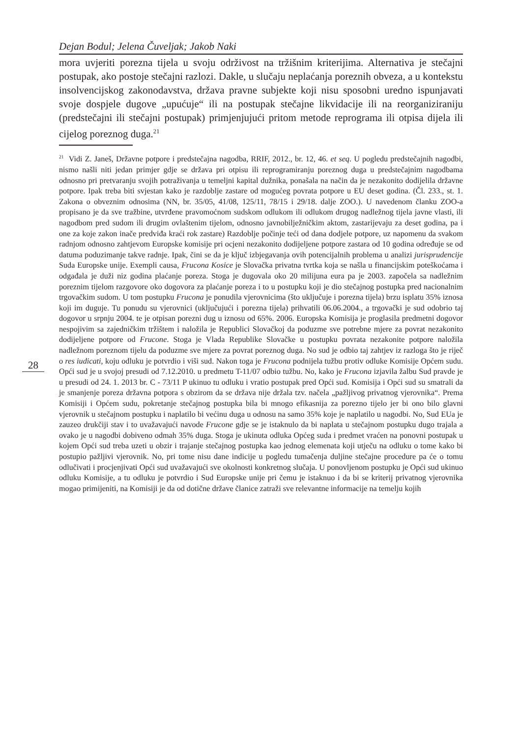Dejan Bodul; Jelena Čuveljak; Jakob Naki
mora uvjeriti porezna tijela u svoju održivost na tržišnim kriterijima. Alternativa je stečajni postupak, ako postoje stečajni razlozi. Dakle, u slučaju neplaćanja poreznih obveza, a u kontekstu insolvencijskog zakonodavstva, država pravne subjekte koji nisu sposobni uredno ispunjavati svoje dospjele dugove „upućuje“ ili na postupak stečajne likvidacije ili na reorganiziraniju (predstečajni ili stečajni postupak) primjenjujući pritom metode reprograma ili otpisa dijela ili cijelog poreznog duga.<sup>21</sup>
<sup>21</sup> Vidi Z. Janeš, Državne potpore i predstečajna nagodba, RRIF, 2012., br. 12, 46. et seq. U pogledu predstečajnih nagodbi, nismo našli niti jedan primjer gdje se država pri otpisu ili reprogramiranju poreznog duga u predstečajnim nagodbama odnosno pri pretvaranju svojih potraživanja u temeljni kapital dužnika, ponašala na način da je nezakonito dodijelila državne potpore. Ipak treba biti svjestan kako je razdoblje zastare od mogućeg povrata potpore u EU deset godina. (Čl. 233., st. 1. Zakona o obveznim odnosima (NN, br. 35/05, 41/08, 125/11, 78/15 i 29/18. dalje ZOO.). U navedenom članku ZOO-a propisano je da sve tražbine, utvrđene pravomoćnom sudskom odlukom ili odlukom drugog nadležnog tijela javne vlasti, ili nagodbom pred sudom ili drugim ovlaštenim tijelom, odnosno javnobilježničkim aktom, zastarijevaju za deset godina, pa i one za koje zakon inače predviđa kraći rok zastare) Razdoblje počinje teći od dana dodjele potpore, uz napomenu da svakom radnjom odnosno zahtjevom Europske komisije pri ocjeni nezakonito dodijeljene potpore zastara od 10 godina određuje se od datuma poduzimanje takve radnje. Ipak, čini se da je ključ izbjegavanja ovih potencijalnih problema u analizi jurisprudencije Suda Europske unije. Exempli causa, Frucona Kosice je Slovačka privatna tvrtka koja se našla u financijskim poteškoćama i odgađala je duži niz godina plaćanje poreza. Stoga je dugovala oko 20 milijuna eura pa je 2003. započela sa nadležnim poreznim tijelom razgovore oko dogovora za plaćanje poreza i to u postupku koji je dio stečajnog postupka pred nacionalnim trgovačkim sudom. U tom postupku Frucona je ponudila vjerovnicima (što uključuje i porezna tijela) brzu isplatu 35% iznosa koji im duguje. Tu ponudu su vjerovnici (uključujući i porezna tijela) prihvatili 06.06.2004., a trgovački je sud odobrio taj dogovor u srpnju 2004. te je otpisan porezni dug u iznosu od 65%. 2006. Europska Komisija je proglasila predmetni dogovor nespojivim sa zajedničkim tržištem i naložila je Republici Slovačkoj da poduzme sve potrebne mjere za povrat nezakonito dodijeljene potpore od Frucone. Stoga je Vlada Republike Slovačke u postupku povrata nezakonite potpore naložila nadležnom poreznom tijelu da poduzme sve mjere za povrat poreznog duga. No sud je odbio taj zahtjev iz razloga što je riječ o res iudicati, koju odluku je potvrdio i viši sud. Nakon toga je Frucona podnijela tužbu protiv odluke Komisije Općem sudu. Opći sud je u svojoj presudi od 7.12.2010. u predmetu T-11/07 odbio tužbu. No, kako je Frucona izjavila žalbu Sud pravde je u presudi od 24. 1. 2013 br. C - 73/11 P ukinuo tu odluku i vratio postupak pred Opći sud. Komisija i Opći sud su smatrali da je smanjenje poreza državna potpora s obzirom da se država nije držala tzv. načela „pažljivog privatnog vjerovnika“. Prema Komisiji i Općem sudu, pokretanje stečajnog postupka bila bi mnogo efikasnija za porezno tijelo jer bi ono bilo glavni vjerovnik u stečajnom postupku i naplatilo bi većinu duga u odnosu na samo 35% koje je naplatilo u nagodbi. No, Sud EUa je zauzeo drukčiji stav i to uvažavajući navode Frucone gdje se je istaknulo da bi naplata u stečajnom postupku dugo trajala a ovako je u nagodbi dobiveno odmah 35% duga. Stoga je ukinuta odluka Općeg suda i predmet vraćen na ponovni postupak u kojem Opći sud treba uzeti u obzir i trajanje stečajnog postupka kao jednog elemenata koji utječu na odluku o tome kako bi postupio pažljivi vjerovnik. No, pri tome nisu dane indicije u pogledu tumačenja duljine stečajne procedure pa će o tomu odlučivati i procjenjivati Opći sud uvažavajući sve okolnosti konkretnog slučaja. U ponovljenom postupku je Opći sud ukinuo odluku Komisije, a tu odluku je potvrdio i Sud Europske unije pri čemu je istaknuo i da bi se kriterij privatnog vjerovnika mogao primijeniti, na Komisiji je da od dotične države članice zatraži sve relevantne informacije na temelju kojih
28